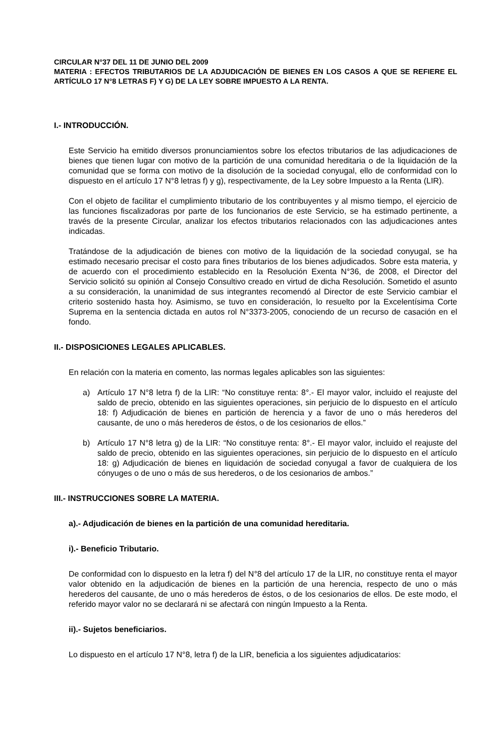CIRCULAR N°37 DEL 11 DE JUNIO DEL 2009
MATERIA : EFECTOS TRIBUTARIOS DE LA ADJUDICACIÓN DE BIENES EN LOS CASOS A QUE SE REFIERE EL ARTÍCULO 17 N°8 LETRAS F) Y G) DE LA LEY SOBRE IMPUESTO A LA RENTA.
I.- INTRODUCCIÓN.
Este Servicio ha emitido diversos pronunciamientos sobre los efectos tributarios de las adjudicaciones de bienes que tienen lugar con motivo de la partición de una comunidad hereditaria o de la liquidación de la comunidad que se forma con motivo de la disolución de la sociedad conyugal, ello de conformidad con lo dispuesto en el artículo 17 N°8 letras f) y g), respectivamente, de la Ley sobre Impuesto a la Renta (LIR).
Con el objeto de facilitar el cumplimiento tributario de los contribuyentes y al mismo tiempo, el ejercicio de las funciones fiscalizadoras por parte de los funcionarios de este Servicio, se ha estimado pertinente, a través de la presente Circular, analizar los efectos tributarios relacionados con las adjudicaciones antes indicadas.
Tratándose de la adjudicación de bienes con motivo de la liquidación de la sociedad conyugal, se ha estimado necesario precisar el costo para fines tributarios de los bienes adjudicados. Sobre esta materia, y de acuerdo con el procedimiento establecido en la Resolución Exenta N°36, de 2008, el Director del Servicio solicitó su opinión al Consejo Consultivo creado en virtud de dicha Resolución. Sometido el asunto a su consideración, la unanimidad de sus integrantes recomendó al Director de este Servicio cambiar el criterio sostenido hasta hoy. Asimismo, se tuvo en consideración, lo resuelto por la Excelentísima Corte Suprema en la sentencia dictada en autos rol N°3373-2005, conociendo de un recurso de casación en el fondo.
II.- DISPOSICIONES LEGALES APLICABLES.
En relación con la materia en comento, las normas legales aplicables son las siguientes:
a) Artículo 17 N°8 letra f) de la LIR: “No constituye renta: 8°.- El mayor valor, incluido el reajuste del saldo de precio, obtenido en las siguientes operaciones, sin perjuicio de lo dispuesto en el artículo 18: f) Adjudicación de bienes en partición de herencia y a favor de uno o más herederos del causante, de uno o más herederos de éstos, o de los cesionarios de ellos.”
b) Artículo 17 N°8 letra g) de la LIR: “No constituye renta: 8°.- El mayor valor, incluido el reajuste del saldo de precio, obtenido en las siguientes operaciones, sin perjuicio de lo dispuesto en el artículo 18: g) Adjudicación de bienes en liquidación de sociedad conyugal a favor de cualquiera de los cónyuges o de uno o más de sus herederos, o de los cesionarios de ambos.”
III.- INSTRUCCIONES SOBRE LA MATERIA.
a).- Adjudicación de bienes en la partición de una comunidad hereditaria.
i).- Beneficio Tributario.
De conformidad con lo dispuesto en la letra f) del N°8 del artículo 17 de la LIR, no constituye renta el mayor valor obtenido en la adjudicación de bienes en la partición de una herencia, respecto de uno o más herederos del causante, de uno o más herederos de éstos, o de los cesionarios de ellos. De este modo, el referido mayor valor no se declarará ni se afectará con ningún Impuesto a la Renta.
ii).- Sujetos beneficiarios.
Lo dispuesto en el artículo 17 N°8, letra f) de la LIR, beneficia a los siguientes adjudicatarios: